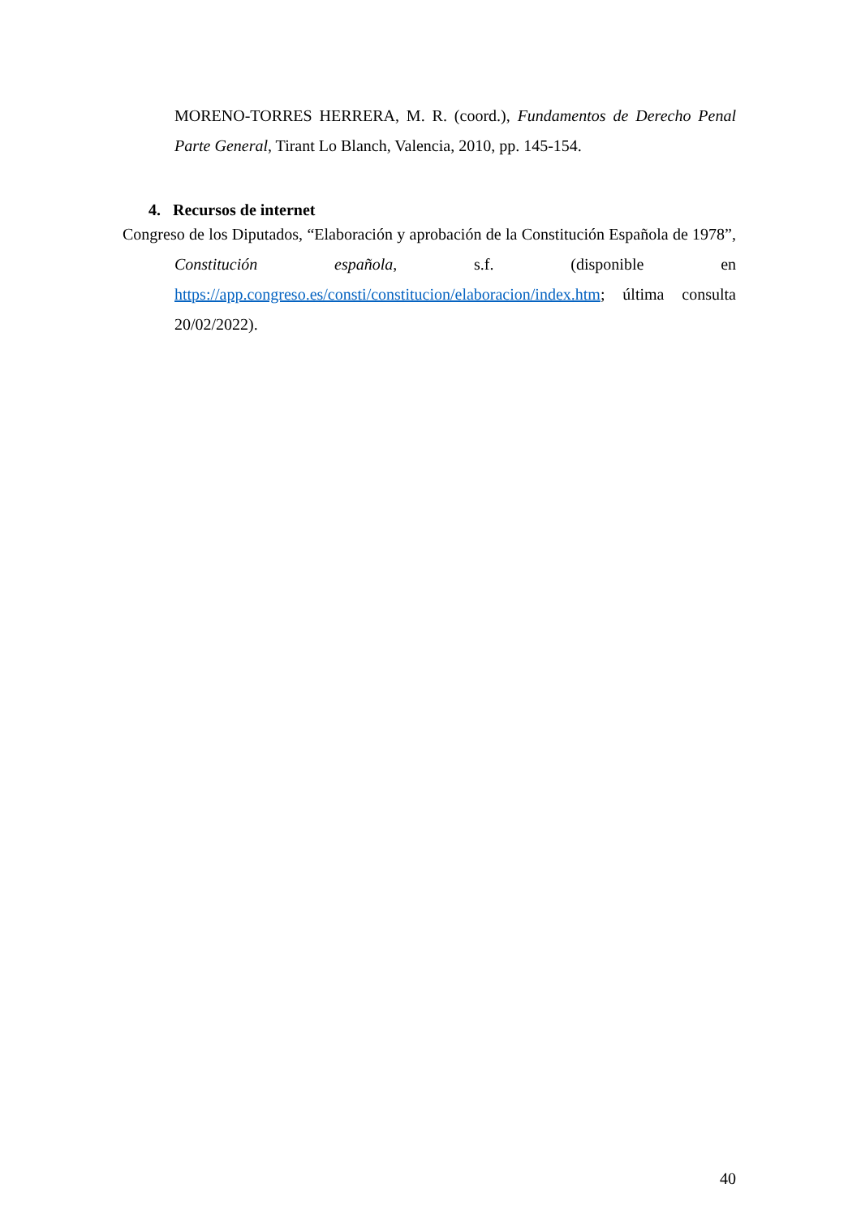MORENO-TORRES HERRERA, M. R. (coord.), Fundamentos de Derecho Penal Parte General, Tirant Lo Blanch, Valencia, 2010, pp. 145-154.
4. Recursos de internet
Congreso de los Diputados, “Elaboración y aprobación de la Constitución Española de 1978”, Constitución española, s.f. (disponible en https://app.congreso.es/consti/constitucion/elaboracion/index.htm; última consulta 20/02/2022).
40